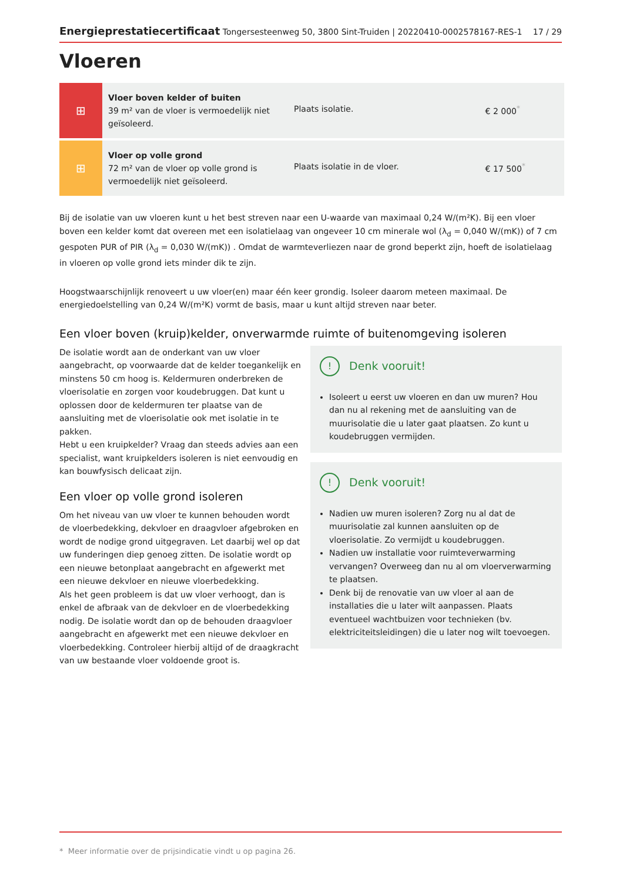Energieprestatiecertificaat Tongersesteenweg 50, 3800 Sint-Truiden | 20220410-0002578167-RES-1 17 / 29
Vloeren
| ⊞ | Vloer boven kelder of buiten 39 m² van de vloer is vermoedelijk niet geïsoleerd. | Plaats isolatie. | € 2 000<sup>*</sup> |
| ⊞ | Vloer op volle grond 72 m² van de vloer op volle grond is vermoedelijk niet geïsoleerd. | Plaats isolatie in de vloer. | € 17 500<sup>*</sup> |
Bij de isolatie van uw vloeren kunt u het best streven naar een U-waarde van maximaal 0,24 W/(m²K). Bij een vloer boven een kelder komt dat overeen met een isolatielaag van ongeveer 10 cm minerale wol (λ<sub>d</sub> = 0,040 W/(mK)) of 7 cm gespoten PUR of PIR (λ<sub>d</sub> = 0,030 W/(mK)) . Omdat de warmteverliezen naar de grond beperkt zijn, hoeft de isolatielaag in vloeren op volle grond iets minder dik te zijn.
Hoogstwaarschijnlijk renoveert u uw vloer(en) maar één keer grondig. Isoleer daarom meteen maximaal. De energiedoelstelling van 0,24 W/(m²K) vormt de basis, maar u kunt altijd streven naar beter.
Een vloer boven (kruip)kelder, onverwarmde ruimte of buitenomgeving isoleren
De isolatie wordt aan de onderkant van uw vloer aangebracht, op voorwaarde dat de kelder toegankelijk en minstens 50 cm hoog is. Keldermuren onderbreken de vloerisolatie en zorgen voor koudebruggen. Dat kunt u oplossen door de keldermuren ter plaatse van de aansluiting met de vloerisolatie ook met isolatie in te pakken.
Hebt u een kruipkelder? Vraag dan steeds advies aan een specialist, want kruipkelders isoleren is niet eenvoudig en kan bouwfysisch delicaat zijn.
Een vloer op volle grond isoleren
Om het niveau van uw vloer te kunnen behouden wordt de vloerbedekking, dekvloer en draagvloer afgebroken en wordt de nodige grond uitgegraven. Let daarbij wel op dat uw funderingen diep genoeg zitten. De isolatie wordt op een nieuwe betonplaat aangebracht en afgewerkt met een nieuwe dekvloer en nieuwe vloerbedekking.
Als het geen probleem is dat uw vloer verhoogt, dan is enkel de afbraak van de dekvloer en de vloerbedekking nodig. De isolatie wordt dan op de behouden draagvloer aangebracht en afgewerkt met een nieuwe dekvloer en vloerbedekking. Controleer hierbij altijd of de draagkracht van uw bestaande vloer voldoende groot is.
! Denk vooruit!
Isoleert u eerst uw vloeren en dan uw muren? Hou dan nu al rekening met de aansluiting van de muurisolatie die u later gaat plaatsen. Zo kunt u koudebruggen vermijden.
! Denk vooruit!
Nadien uw muren isoleren? Zorg nu al dat de muurisolatie zal kunnen aansluiten op de vloerisolatie. Zo vermijdt u koudebruggen.
Nadien uw installatie voor ruimteverwarming vervangen? Overweeg dan nu al om vloerverwarming te plaatsen.
Denk bij de renovatie van uw vloer al aan de installaties die u later wilt aanpassen. Plaats eventueel wachtbuizen voor technieken (bv. elektriciteitsleidingen) die u later nog wilt toevoegen.
* Meer informatie over de prijsindicatie vindt u op pagina 26.